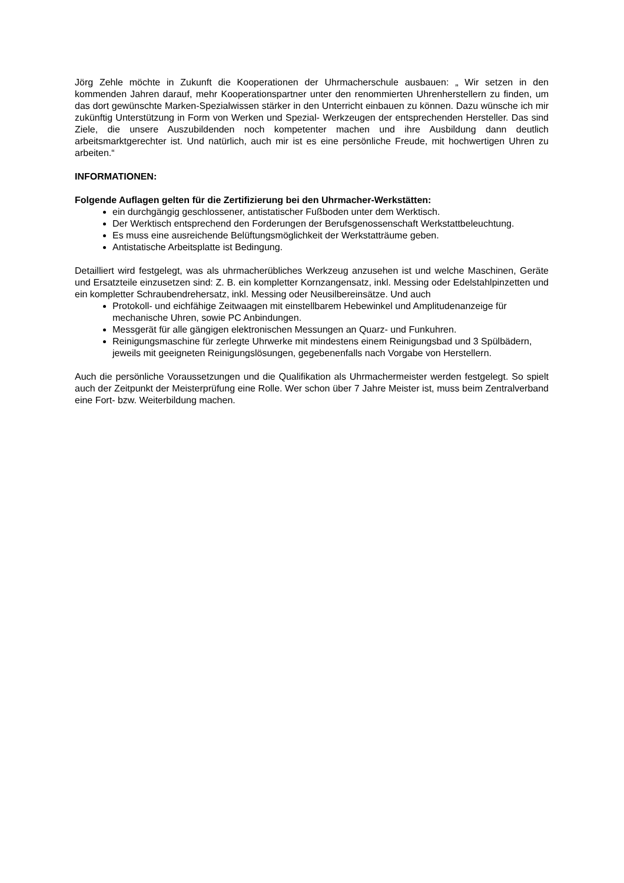Jörg Zehle möchte in Zukunft die Kooperationen der Uhrmacherschule ausbauen: „ Wir setzen in den kommenden Jahren darauf, mehr Kooperationspartner unter den renommierten Uhrenherstellern zu finden, um das dort gewünschte Marken-Spezialwissen stärker in den Unterricht einbauen zu können. Dazu wünsche ich mir zukünftig Unterstützung in Form von Werken und Spezial- Werkzeugen der entsprechenden Hersteller. Das sind Ziele, die unsere Auszubildenden noch kompetenter machen und ihre Ausbildung dann deutlich arbeitsmarktgerechter ist. Und natürlich, auch mir ist es eine persönliche Freude, mit hochwertigen Uhren zu arbeiten.“
INFORMATIONEN:
Folgende Auflagen gelten für die Zertifizierung bei den Uhrmacher-Werkstätten:
ein durchgängig geschlossener, antistatischer Fußboden unter dem Werktisch.
Der Werktisch entsprechend den Forderungen der Berufsgenossenschaft Werkstattbeleuchtung.
Es muss eine ausreichende Belüftungsmöglichkeit der Werkstatträume geben.
Antistatische Arbeitsplatte ist Bedingung.
Detailliert wird festgelegt, was als uhrmacherübliches Werkzeug anzusehen ist und welche Maschinen, Geräte und Ersatzteile einzusetzen sind: Z. B. ein kompletter Kornzangensatz, inkl. Messing oder Edelstahlpinzetten und ein kompletter Schraubendrehersatz, inkl. Messing oder Neusilbereinsätze. Und auch
Protokoll- und eichfähige Zeitwaagen mit einstellbarem Hebewinkel und Amplitudenanzeige für mechanische Uhren, sowie PC Anbindungen.
Messgerät für alle gängigen elektronischen Messungen an Quarz- und Funkuhren.
Reinigungsmaschine für zerlegte Uhrwerke mit mindestens einem Reinigungsbad und 3 Spülbädern, jeweils mit geeigneten Reinigungslösungen, gegebenenfalls nach Vorgabe von Herstellern.
Auch die persönliche Voraussetzungen und die Qualifikation als Uhrmachermeister werden festgelegt. So spielt auch der Zeitpunkt der Meisterprüfung eine Rolle. Wer schon über 7 Jahre Meister ist, muss beim Zentralverband eine Fort- bzw. Weiterbildung machen.